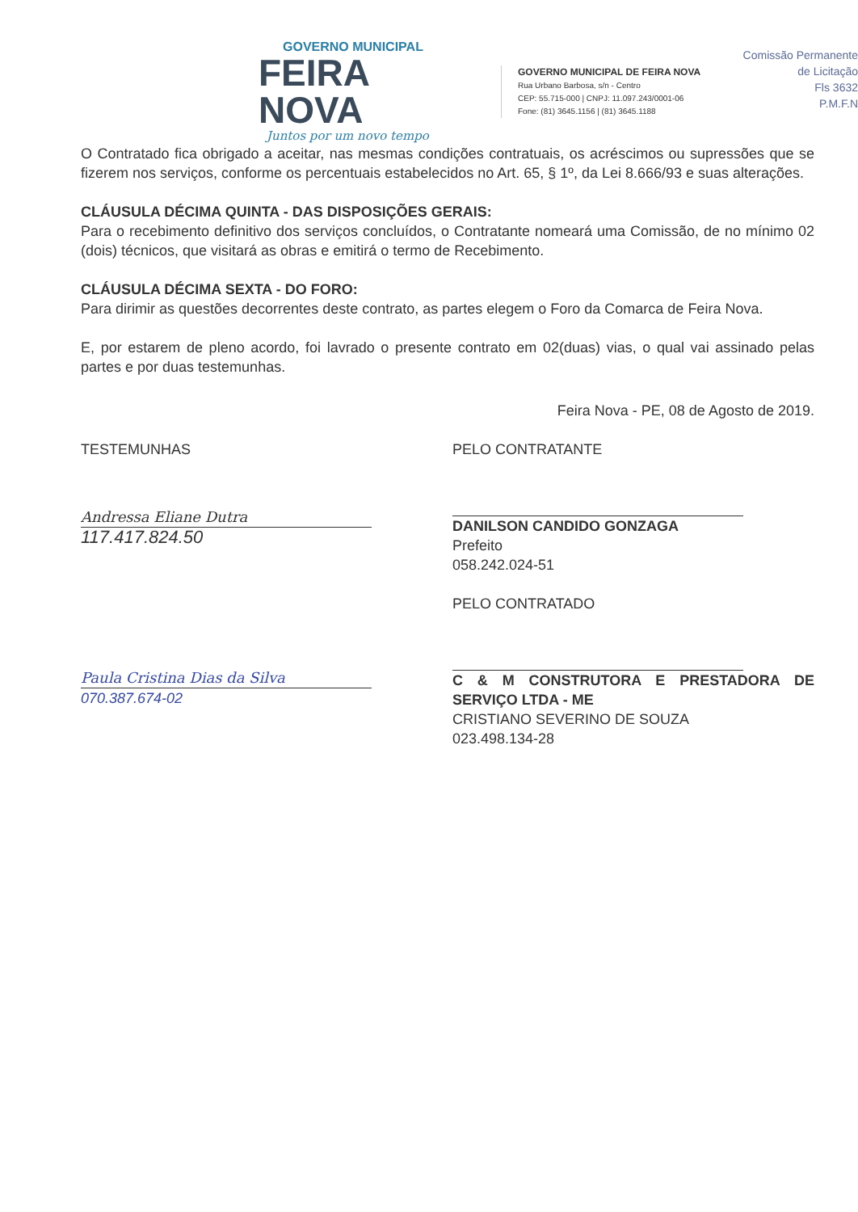GOVERNO MUNICIPAL
FEIRA NOVA
Juntos por um novo tempo
GOVERNO MUNICIPAL DE FEIRA NOVA
Rua Urbano Barbosa, s/n - Centro
CEP: 55.715-000 | CNPJ: 11.097.243/0001-06
Fone: (81) 3645.1156 | (81) 3645.1188
Comissão Permanente
de Licitação
Fls 3632
P.M.F.N
O Contratado fica obrigado a aceitar, nas mesmas condições contratuais, os acréscimos ou supressões que se fizerem nos serviços, conforme os percentuais estabelecidos no Art. 65, § 1º, da Lei 8.666/93 e suas alterações.
CLÁUSULA DÉCIMA QUINTA - DAS DISPOSIÇÕES GERAIS:
Para o recebimento definitivo dos serviços concluídos, o Contratante nomeará uma Comissão, de no mínimo 02 (dois) técnicos, que visitará as obras e emitirá o termo de Recebimento.
CLÁUSULA DÉCIMA SEXTA - DO FORO:
Para dirimir as questões decorrentes deste contrato, as partes elegem o Foro da Comarca de Feira Nova.
E, por estarem de pleno acordo, foi lavrado o presente contrato em 02(duas) vias, o qual vai assinado pelas partes e por duas testemunhas.
Feira Nova - PE, 08 de Agosto de 2019.
TESTEMUNHAS
Andressa Eliane Dutra
117.417.824.50
Paula Cristina Dias da Silva
070.387.674-02
PELO CONTRATANTE
DANILSON CANDIDO GONZAGA
Prefeito
058.242.024-51
PELO CONTRATADO
C & M CONSTRUTORA E PRESTADORA DE SERVIÇO LTDA - ME
CRISTIANO SEVERINO DE SOUZA
023.498.134-28